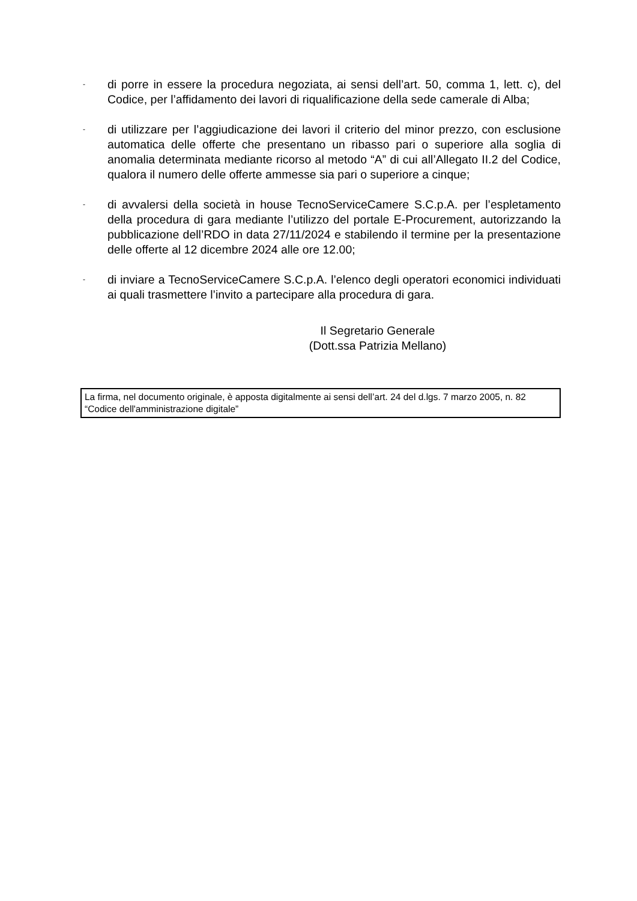- di porre in essere la procedura negoziata, ai sensi dell’art. 50, comma 1, lett. c), del Codice, per l’affidamento dei lavori di riqualificazione della sede camerale di Alba;
- di utilizzare per l’aggiudicazione dei lavori il criterio del minor prezzo, con esclusione automatica delle offerte che presentano un ribasso pari o superiore alla soglia di anomalia determinata mediante ricorso al metodo “A” di cui all’Allegato II.2 del Codice, qualora il numero delle offerte ammesse sia pari o superiore a cinque;
- di avvalersi della società in house TecnoServiceCamere S.C.p.A. per l’espletamento della procedura di gara mediante l’utilizzo del portale E-Procurement, autorizzando la pubblicazione dell’RDO in data 27/11/2024 e stabilendo il termine per la presentazione delle offerte al 12 dicembre 2024 alle ore 12.00;
- di inviare a TecnoServiceCamere S.C.p.A. l’elenco degli operatori economici individuati ai quali trasmettere l’invito a partecipare alla procedura di gara.
Il Segretario Generale
(Dott.ssa Patrizia Mellano)
La firma, nel documento originale, è apposta digitalmente ai sensi dell’art. 24 del d.lgs. 7 marzo 2005, n. 82 “Codice dell'amministrazione digitale”